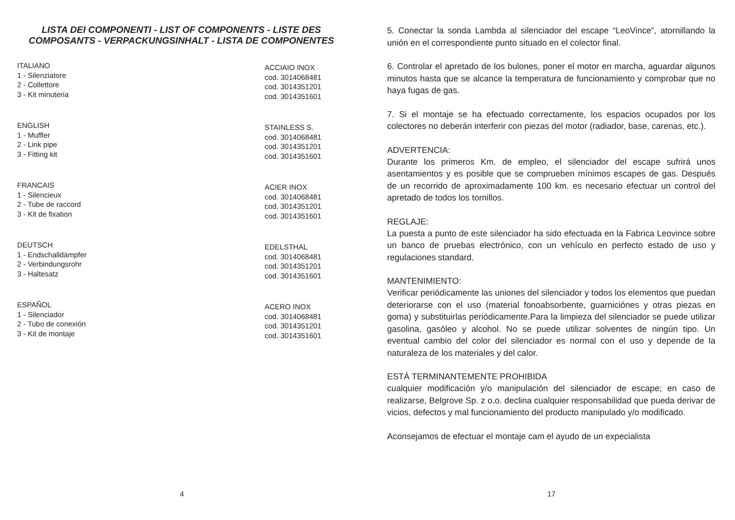LISTA DEI COMPONENTI - LIST OF COMPONENTS - LISTE DES
COMPOSANTS - VERPACKUNGSINHALT - LISTA DE COMPONENTES
ITALIANO
1 - Silenziatore
2 - Collettore
3 - Kit minuteria
ACCIAIO INOX
cod. 3014068481
cod. 3014351201
cod. 3014351601
ENGLISH
1 - Muffler
2 - Link pipe
3 - Fitting kit
STAINLESS S.
cod. 3014068481
cod. 3014351201
cod. 3014351601
FRANCAIS
1 - Silencieux
2 - Tube de raccord
3 - Kit de fixation
ACIER INOX
cod. 3014068481
cod. 3014351201
cod. 3014351601
DEUTSCH
1 - Endschalldämpfer
2 - Verbindungsrohr
3 - Haltesatz
EDELSTHAL
cod. 3014068481
cod. 3014351201
cod. 3014351601
ESPAÑOL
1 - Silenciador
2 - Tubo de conexión
3 - Kit de montaje
ACERO INOX
cod. 3014068481
cod. 3014351201
cod. 3014351601
4
5. Conectar la sonda Lambda al silenciador del escape “LeoVince”, atornillando la unión en el correspondiente punto situado en el colector final.
6. Controlar el apretado de los bulones, poner el motor en marcha, aguardar algunos minutos hasta que se alcance la temperatura de funcionamiento y comprobar que no haya fugas de gas.
7. Si el montaje se ha efectuado correctamente, los espacios ocupados por los colectores no deberán interferir con piezas del motor (radiador, base, carenas, etc.).
ADVERTENCIA:
Durante los primeros Km. de empleo, el silenciador del escape sufrirá unos asentamientos y es posible que se comprueben mínimos escapes de gas. Después de un recorrido de aproximadamente 100 km. es necesario efectuar un control del apretado de todos los tornillos.
REGLAJE:
La puesta a punto de este silenciador ha sido efectuada en la Fabrica Leovince sobre un banco de pruebas electrónico, con un vehículo en perfecto estado de uso y regulaciones standard.
MANTENIMIENTO:
Verificar periódicamente las uniones del silenciador y todos los elementos que puedan deteriorarse con el uso (material fonoabsorbente, guarniciónes y otras piezas en goma) y substituirlas periódicamente.Para la limpieza del silenciador se puede utilizar gasolina, gasóleo y alcohol. No se puede utilizar solventes de ningún tipo. Un eventual cambio del color del silenciador es normal con el uso y depende de la naturaleza de los materiales y del calor.
ESTÁ TERMINANTEMENTE PROHIBIDA
cualquier modificación y/o manipulación del silenciador de escape; en caso de realizarse, Belgrove Sp. z o.o. declina cualquier responsabilidad que pueda derivar de vicios, defectos y mal funcionamiento del producto manipulado y/o modificado.
Aconsejamos de efectuar el montaje cam el ayudo de un expecialista
17